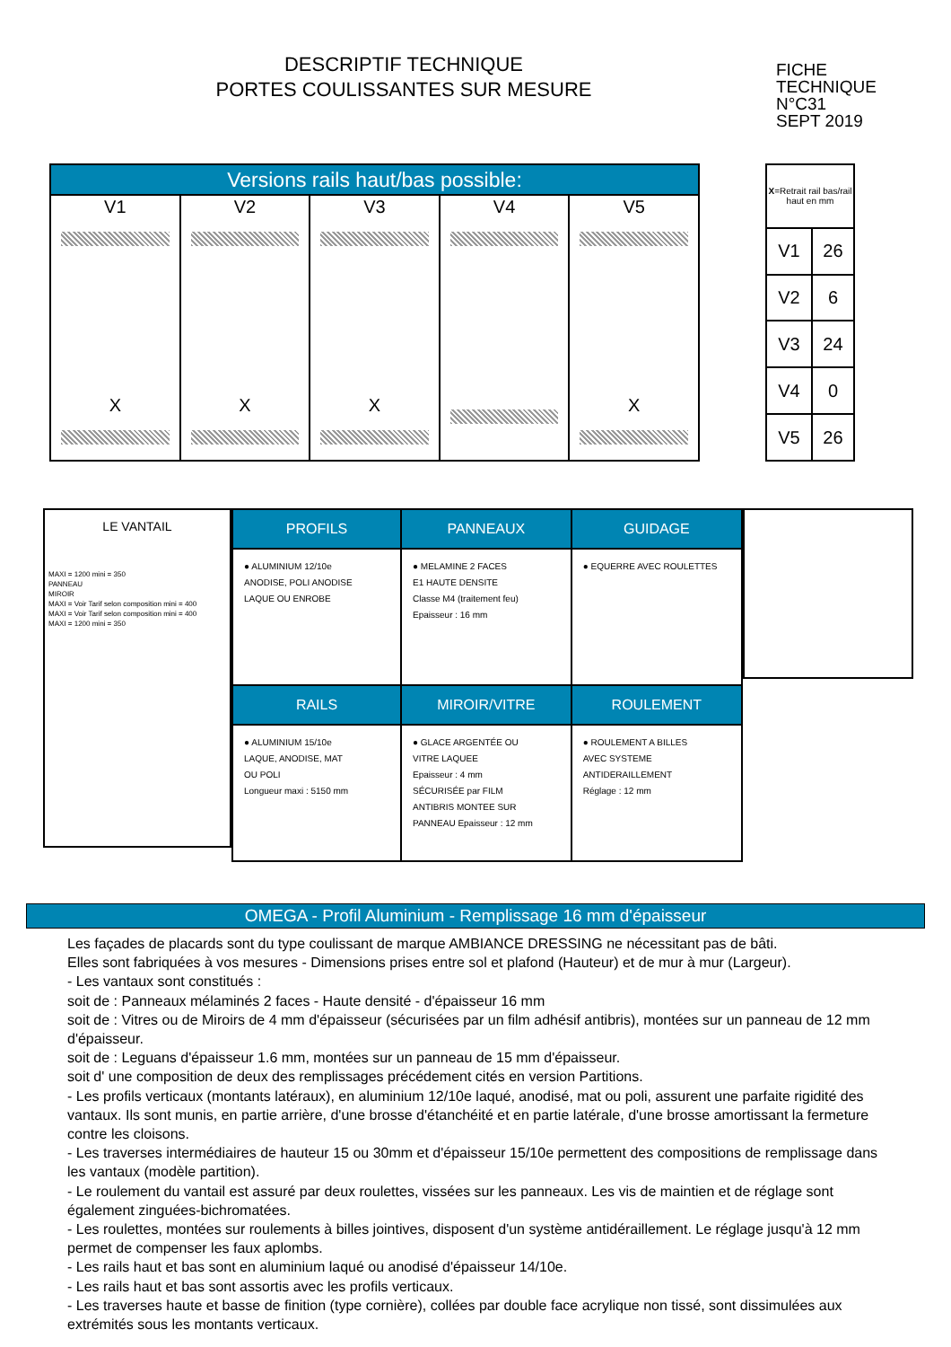DESCRIPTIF TECHNIQUE
PORTES COULISSANTES SUR MESURE
FICHE
TECHNIQUE
N°C31
SEPT 2019
| Versions rails haut/bas possible: | | | | |
| --- | --- | --- | --- | --- |
| V1 X | V2 X | V3 X | V4 | V5 X |
| X =Retrait rail bas/rail haut en mm | |
| V1 | 26 |
| V2 | 6 |
| V3 | 24 |
| V4 | 0 |
| V5 | 26 |
LE VANTAIL
MAXI = 1200 mini = 350
PANNEAU
MIROIR
MAXI = Voir Tarif selon composition mini = 400
MAXI = Voir Tarif selon composition mini = 400
MAXI = 1200 mini = 350
| PROFILS | PANNEAUX | GUIDAGE |
| --- | --- | --- |
| ● ALUMINIUM 12/10e ANODISE, POLI ANODISE LAQUE OU ENROBE | ● MELAMINE 2 FACES E1 HAUTE DENSITE Classe M4 (traitement feu) Epaisseur : 16 mm | ● EQUERRE AVEC ROULETTES |
| RAILS | MIROIR/VITRE | ROULEMENT |
| ● ALUMINIUM 15/10e LAQUE, ANODISE, MAT OU POLI Longueur maxi : 5150 mm | ● GLACE ARGENTÉE OU VITRE LAQUEE Epaisseur : 4 mm SÉCURISÉE par FILM ANTIBRIS MONTEE SUR PANNEAU Epaisseur : 12 mm | ● ROULEMENT A BILLES AVEC SYSTEME ANTIDERAILLEMENT Réglage : 12 mm |
OMEGA - Profil Aluminium - Remplissage 16 mm d'épaisseur
Les façades de placards sont du type coulissant de marque AMBIANCE DRESSING ne nécessitant pas de bâti.
Elles sont fabriquées à vos mesures - Dimensions prises entre sol et plafond (Hauteur) et de mur à mur (Largeur).
- Les vantaux sont constitués :
soit de : Panneaux mélaminés 2 faces - Haute densité - d'épaisseur 16 mm
soit de : Vitres ou de Miroirs de 4 mm d'épaisseur (sécurisées par un film adhésif antibris), montées sur un panneau de 12 mm d'épaisseur.
soit de : Leguans d'épaisseur 1.6 mm, montées sur un panneau de 15 mm d'épaisseur.
soit d' une composition de deux des remplissages précédement cités en version Partitions.
- Les profils verticaux (montants latéraux), en aluminium 12/10e laqué, anodisé, mat ou poli, assurent une parfaite rigidité des vantaux. Ils sont munis, en partie arrière, d'une brosse d'étanchéité et en partie latérale, d'une brosse amortissant la fermeture contre les cloisons.
- Les traverses intermédiaires de hauteur 15 ou 30mm et d'épaisseur 15/10e permettent des compositions de remplissage dans les vantaux (modèle partition).
- Le roulement du vantail est assuré par deux roulettes, vissées sur les panneaux. Les vis de maintien et de réglage sont également zinguées-bichromatées.
- Les roulettes, montées sur roulements à billes jointives, disposent d'un système antidéraillement. Le réglage jusqu'à 12 mm permet de compenser les faux aplombs.
- Les rails haut et bas sont en aluminium laqué ou anodisé d'épaisseur 14/10e.
- Les rails haut et bas sont assortis avec les profils verticaux.
- Les traverses haute et basse de finition (type cornière), collées par double face acrylique non tissé, sont dissimulées aux extrémités sous les montants verticaux.